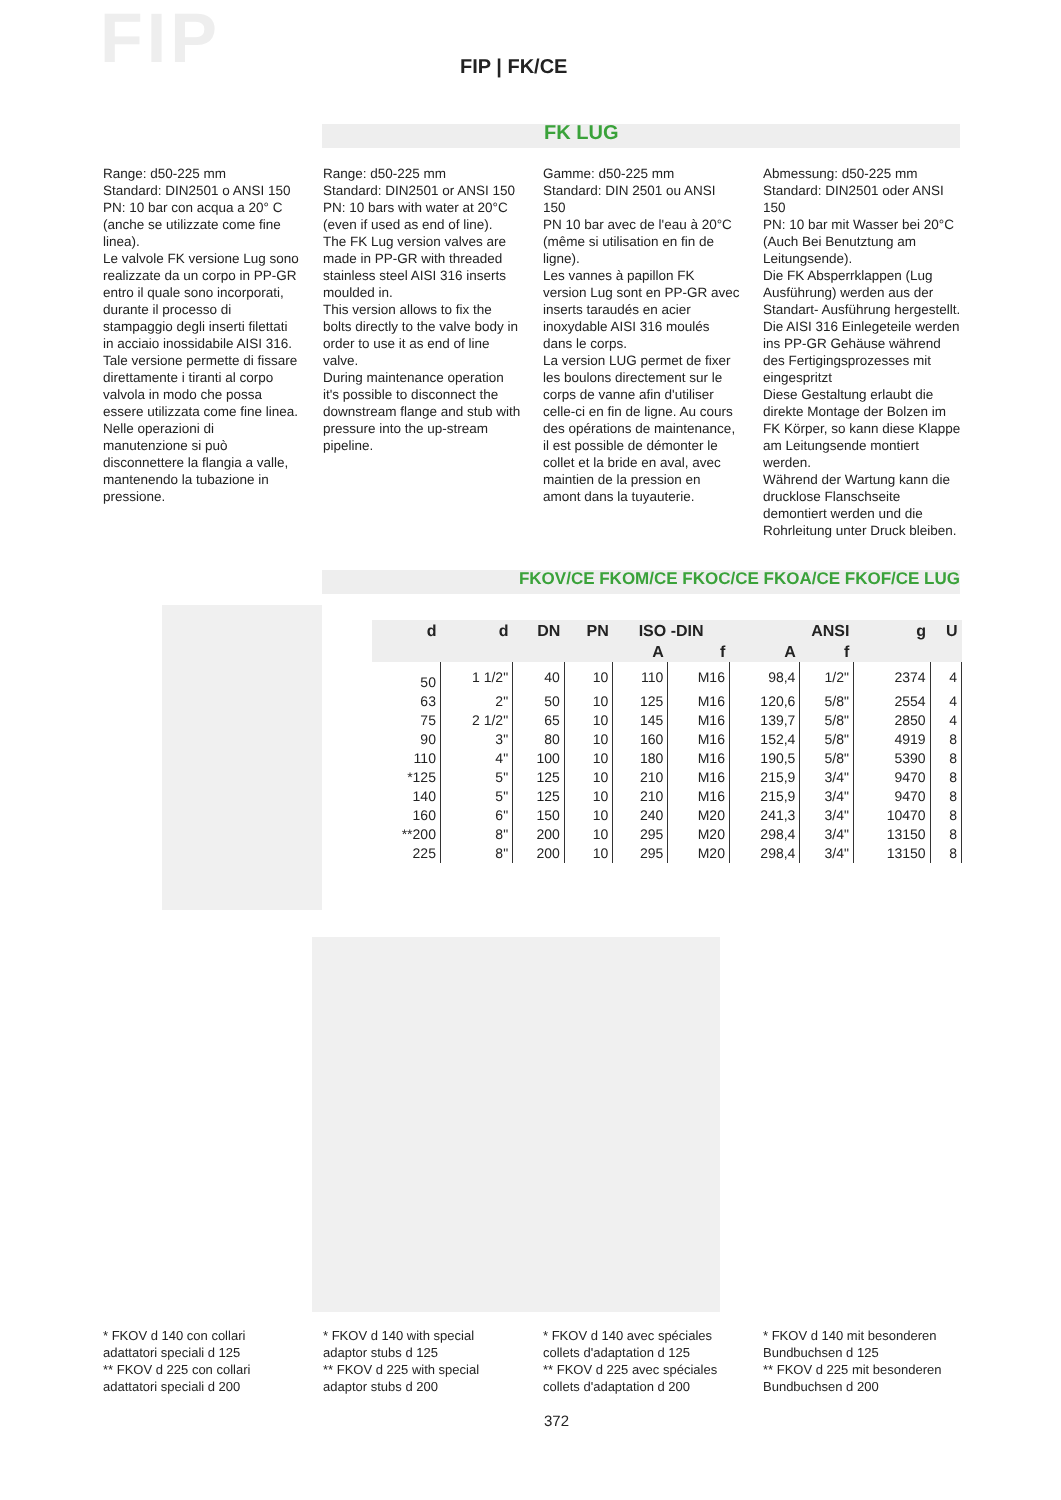FIP FIP | FK/CE
FK LUG
Range: d50-225 mm
Standard: DIN2501 o ANSI 150
PN: 10 bar con acqua a 20° C (anche se utilizzate come fine linea).
Le valvole FK versione Lug sono realizzate da un corpo in PP-GR entro il quale sono incorporati, durante il processo di stampaggio degli inserti filettati in acciaio inossidabile AISI 316.
Tale versione permette di fissare direttamente i tiranti al corpo valvola in modo che possa essere utilizzata come fine linea.
Nelle operazioni di manutenzione si può disconnettere la flangia a valle, mantenendo la tubazione in pressione.
Range: d50-225 mm
Standard: DIN2501 or ANSI 150
PN: 10 bars with water at 20°C (even if used as end of line).
The FK Lug version valves are made in PP-GR with threaded stainless steel AISI 316 inserts moulded in.
This version allows to fix the bolts directly to the valve body in order to use it as end of line valve.
During maintenance operation it's possible to disconnect the downstream flange and stub with pressure into the up-stream pipeline.
Gamme: d50-225 mm
Standard: DIN 2501 ou ANSI 150
PN 10 bar avec de l'eau à 20°C (même si utilisation en fin de ligne).
Les vannes à papillon FK version Lug sont en PP-GR avec inserts taraudés en acier inoxydable AISI 316 moulés dans le corps.
La version LUG permet de fixer les boulons directement sur le corps de vanne afin d'utiliser celle-ci en fin de ligne. Au cours des opérations de maintenance, il est possible de démonter le collet et la bride en aval, avec maintien de la pression en amont dans la tuyauterie.
Abmessung: d50-225 mm
Standard: DIN2501 oder ANSI 150
PN: 10 bar mit Wasser bei 20°C (Auch Bei Benutztung am Leitungsende).
Die FK Absperrklappen (Lug Ausführung) werden aus der Standart- Ausführung hergestellt. Die AISI 316 Einlegeteile werden ins PP-GR Gehäuse während des Fertigingsprozesses mit eingespritzt
Diese Gestaltung erlaubt die direkte Montage der Bolzen im FK Körper, so kann diese Klappe am Leitungsende montiert werden.
Während der Wartung kann die drucklose Flanschseite demontiert werden und die Rohrleitung unter Druck bleiben.
FKOV/CE FKOM/CE FKOC/CE FKOA/CE FKOF/CE LUG
| d | d | DN | PN | ISO -DIN | | ANSI | | g | U |
| --- | --- | --- | --- | --- | --- | --- | --- | --- | --- |
| | | | | A | f | A | f | | |
| 50 | 1 1/2" | 40 | 10 | 110 | M16 | 98,4 | 1/2" | 2374 | 4 |
| 63 | 2" | 50 | 10 | 125 | M16 | 120,6 | 5/8" | 2554 | 4 |
| 75 | 2 1/2" | 65 | 10 | 145 | M16 | 139,7 | 5/8" | 2850 | 4 |
| 90 | 3" | 80 | 10 | 160 | M16 | 152,4 | 5/8" | 4919 | 8 |
| 110 | 4" | 100 | 10 | 180 | M16 | 190,5 | 5/8" | 5390 | 8 |
| *125 | 5" | 125 | 10 | 210 | M16 | 215,9 | 3/4" | 9470 | 8 |
| 140 | 5" | 125 | 10 | 210 | M16 | 215,9 | 3/4" | 9470 | 8 |
| 160 | 6" | 150 | 10 | 240 | M20 | 241,3 | 3/4" | 10470 | 8 |
| **200 | 8" | 200 | 10 | 295 | M20 | 298,4 | 3/4" | 13150 | 8 |
| 225 | 8" | 200 | 10 | 295 | M20 | 298,4 | 3/4" | 13150 | 8 |
* FKOV d 140 con collari adattatori speciali d 125
** FKOV d 225 con collari adattatori speciali d 200
* FKOV d 140 with special adaptor stubs d 125
** FKOV d 225 with special adaptor stubs d 200
* FKOV d 140 avec spéciales collets d'adaptation d 125
** FKOV d 225 avec spéciales collets d'adaptation d 200
* FKOV d 140 mit besonderen Bundbuchsen d 125
** FKOV d 225 mit besonderen Bundbuchsen d 200
372